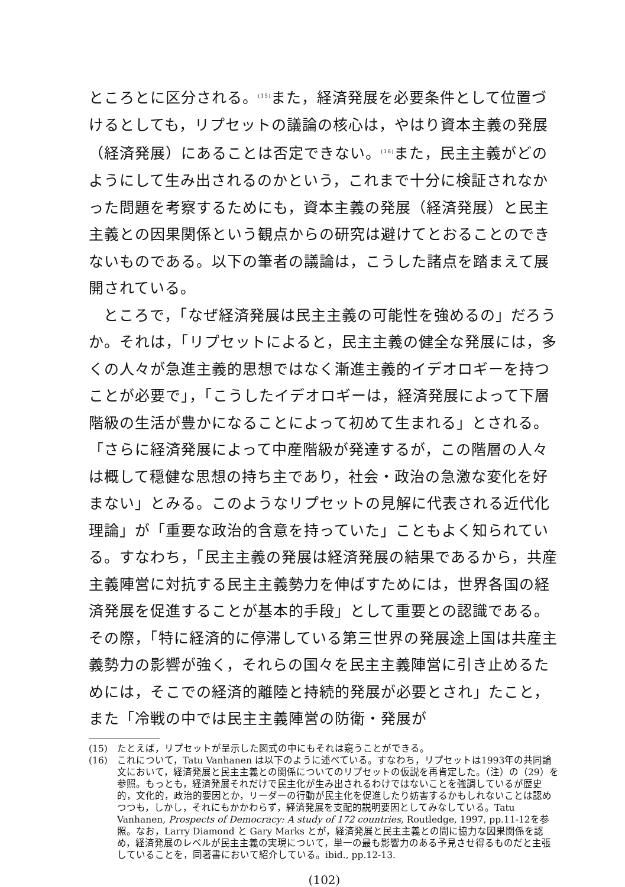ところとに区分される。<sup>(15)</sup>また，経済発展を必要条件として位置づけるとしても，リプセットの議論の核心は，やはり資本主義の発展（経済発展）にあることは否定できない。<sup>(16)</sup>また，民主主義がどのようにして生み出されるのかという，これまで十分に検証されなかった問題を考察するためにも，資本主義の発展（経済発展）と民主主義との因果関係という観点からの研究は避けてとおることのできないものである。以下の筆者の議論は，こうした諸点を踏まえて展開されている。
ところで，「なぜ経済発展は民主主義の可能性を強めるの」だろうか。それは，「リプセットによると，民主主義の健全な発展には，多くの人々が急進主義的思想ではなく漸進主義的イデオロギーを持つことが必要で」，「こうしたイデオロギーは，経済発展によって下層階級の生活が豊かになることによって初めて生まれる」とされる。「さらに経済発展によって中産階級が発達するが，この階層の人々は概して穏健な思想の持ち主であり，社会・政治の急激な変化を好まない」とみる。このようなリプセットの見解に代表される近代化理論」が「重要な政治的含意を持っていた」こともよく知られている。すなわち，「民主主義の発展は経済発展の結果であるから，共産主義陣営に対抗する民主主義勢力を伸ばすためには，世界各国の経済発展を促進することが基本的手段」として重要との認識である。その際，「特に経済的に停滞している第三世界の発展途上国は共産主義勢力の影響が強く，それらの国々を民主主義陣営に引き止めるためには，そこでの経済的離陸と持続的発展が必要とされ」たこと，また「冷戦の中では民主主義陣営の防衛・発展が
(15) たとえば，リプセットが呈示した図式の中にもそれは窺うことができる。
(16) これについて，Tatu Vanhanen は以下のように述べている。すなわち，リプセットは1993年の共同論文において，経済発展と民主主義との関係についてのリプセットの仮説を再肯定した。（注）の（29）を参照。もっとも，経済発展それだけで民主化が生み出されるわけではないことを強調しているが歴史的，文化的，政治的要因とか，リーダーの行動が民主化を促進したり妨害するかもしれないことは認めつつも，しかし，それにもかかわらず，経済発展を支配的説明要因としてみなしている。Tatu Vanhanen, Prospects of Democracy: A study of 172 countries, Routledge, 1997, pp.11-12を参照。なお，Larry Diamond と Gary Marks とが，経済発展と民主主義との間に協力な因果関係を認め，経済発展のレベルが民主主義の実現について，単一の最も影響力のある予見させ得るものだと主張していることを，同著書において紹介している。ibid., pp.12-13.
(102)